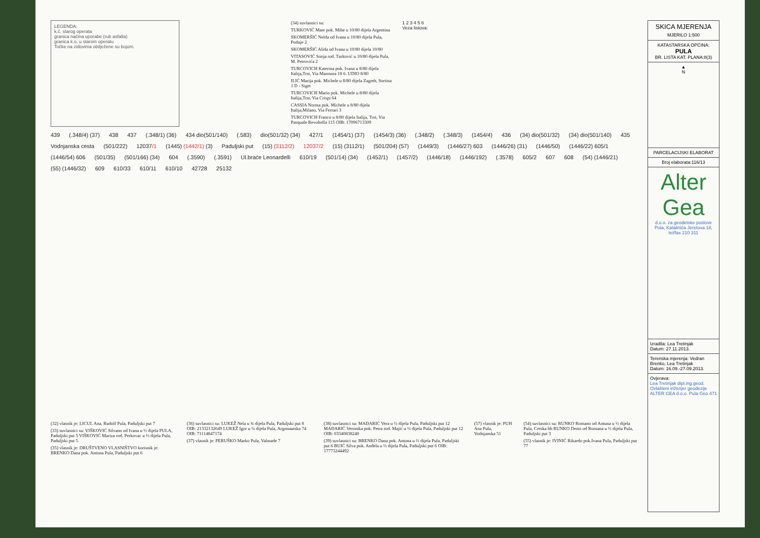LEGENDA:
k.č. starog operata
granica načina uporabe (rub asfalta)
granica k.o. u starom operatu
Točke na zidovima obilježene su bojom.
(34) suvlasnici su:
TURKOVIĆ Mate pok. Mihe u 10/80 dijela Argentina
SKOMERŠIĆ Nelda od Ivana u 10/80 dijela Pula, Poduje 2
SKOMERŠIĆ Alida od Ivana u 10/80 dijela 10/80
VITASOVIĆ Sonja rod. Turković u 10/80 dijela Pula, M. Petrovića 2
TURCOVICH Katerina pok. Ivana u 8/80 dijela Italija,Trst, Via Marmora 18 6. UDIO 8/80
ILIĆ Marija pok. Michele u 8/80 dijela Zagreb, Sortina 1 D - Siget
TURCOVICH Mario pok. Michele u 8/80 dijela Italija,Trst, Via Crispi 64
CASSIA Norma pok. Michele u 8/80 dijela Italija,Milano, Via Ferrari 3
TURCOVICH Franco u 8/80 dijela Italija, Trst, Via Pasquale Revoltella 115 OIB: 17096713309
1 2 3 4 5 6
Veza listova:
439 (.348/4) (37) 438 437 (.348/1) (36) 434 dio(501/140) (.583) dio(501/32) (34) 427/1 (1454/1) (37) (1454/3) (36) (.348/2) (.348/3) (1454/4) 436 (34) dio(501/32) (34) dio(501/140) 435 Vodnjanska cesta (501/222) 12037/1 (1445) (1442/1) (3) Paduljski put (15) (3112/2) 12037/2 (15) (3112/1) (501/204) (57) (1449/3) (1446/27) 603 (1446/26) (31) (1446/50) (1446/22) 605/1 (1446/54) 606 (501/35) (501/166) (34) 604 (.3590) (.3591) Ul.braće Leonardelli 610/19 (501/14) (34) (1452/1) (1457/2) (1446/18) (1446/192) (.3578) 605/2 607 608 (54) (1446/21) (55) (1446/32) 609 610/33 610/11 610/10 42728 25132
(32) vlasnik je: LICUL Ana, Rudolf Pula, Paduljski put 7
(33) suvlasnici su: VIŠKOVIĆ Silvano od Ivana u ½ dijela PULA, Paduljski put 5 VIŠKOVIĆ Mariza rod. Perkovac u ½ dijela Pula, Paduljski put 5
(35) vlasnik je: DRUŠTVENO VLASNIŠTVO korisnik je: BRENKO Dana pok. Antona Pula, Paduljski put 6
(36) suvlasnici su: LUKEŽ Nela u ¾ dijela Pula, Paduljski put 8 OIB: 21332132649 LUKEŽ Igor u ¼ dijela Pula, Argonautska 74 OIB: 71114847174
(37) vlasnik je: PERUŠKO Marko Pula, Valmade 7
(38) suvlasnici su: MAĐARIĆ Vera u ½ dijela Pula, Paduljski put 12 MAĐARIĆ Veronika pok. Petra rod. Majić u ½ dijela Pula, Paduljski put 12 OIB: 03340838240
(39) suvlasnici su: BRENKO Dana pok. Antona u ⅔ dijela Pula, Paduljski put 6 BUIĆ Silva pok. Anđela u ⅓ dijela Pula, Paduljski put 6 OIB: 17773244492
(57) vlasnik je: PUH Ana Pula, Vodnjanska 51
(54) suvlasnici su: RUNKO Romano od Antuna u ½ dijela Pula, Creska bb RUNKO Denis od Romana u ½ dijela Pula, Paduljski put 3
(55) vlasnik je: IVINIĆ Rikardo pok.Ivana Pula, Paduljski put 77
SKICA MJERENJA
MJERILO 1:500
KATASTARSKA OPĆINA:
PULA
BR. LISTA KAT. PLANA:8(3)
▲
N
PARCELACIJSKI ELABORAT
Broj elaborata:116/13
Alter Gea
d.o.o. za geodetske poslove
Pula, Katalinića Jeretova 18, tel/fax 210 311
Izradila: Lea Tretinjak
Datum: 27.11.2013.
Terenska mjerenja: Vedran Brenko, Lea Tretinjak
Datum: 16.09.-27.09.2013.
Ovjerava:
Lea Tretinjak dipl.ing.geod. Ovlašteni inženjer geodezije ALTER GEA d.o.o. Pula Geo 471